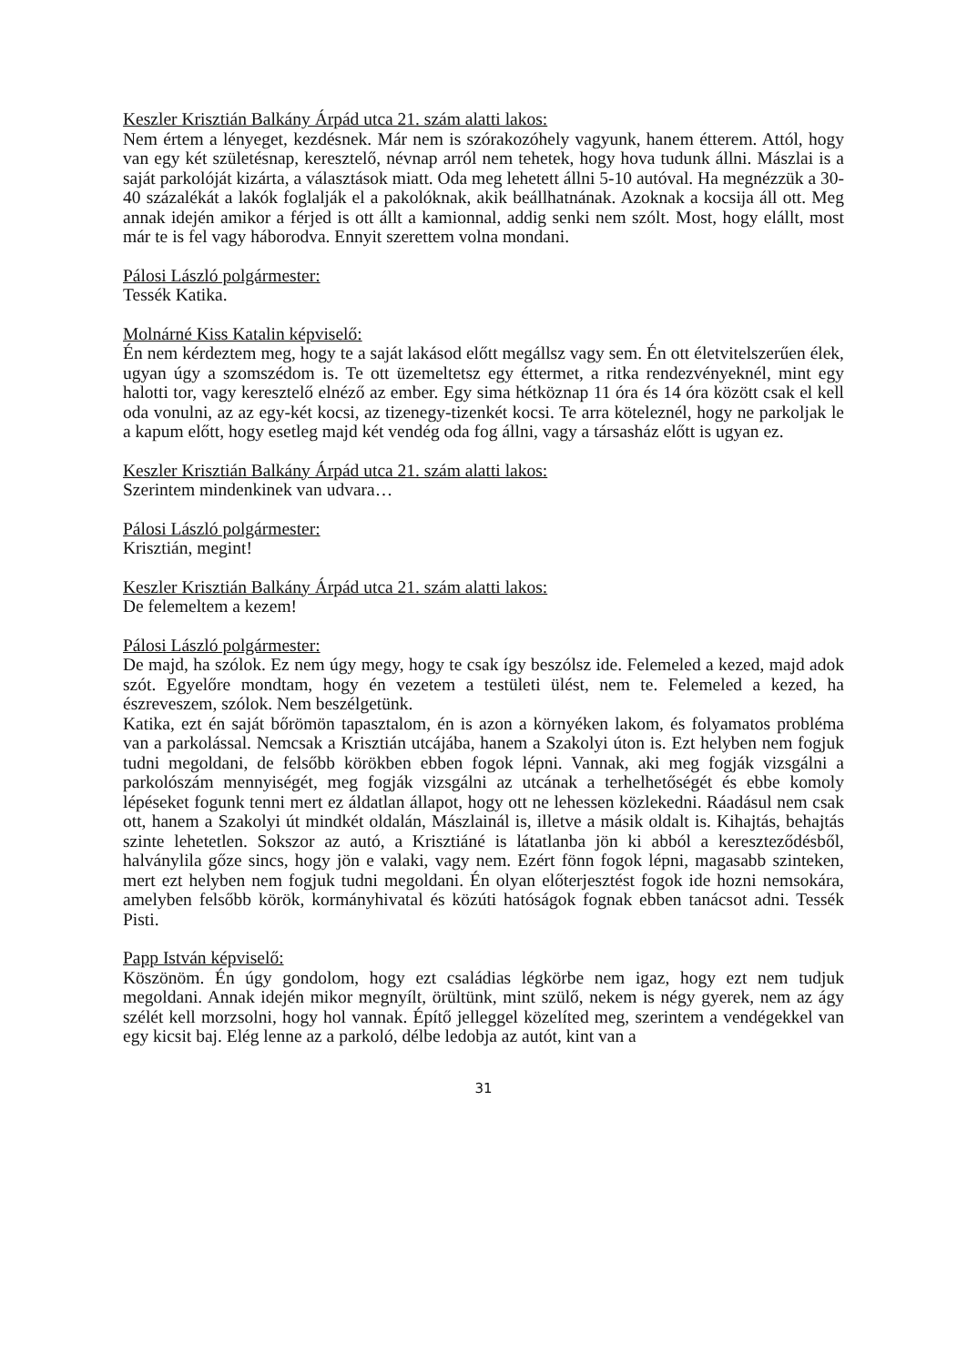Keszler Krisztián Balkány Árpád utca 21. szám alatti lakos:
Nem értem a lényeget, kezdésnek. Már nem is szórakozóhely vagyunk, hanem étterem. Attól, hogy van egy két születésnap, keresztelő, névnap arról nem tehetek, hogy hova tudunk állni. Mászlai is a saját parkolóját kizárta, a választások miatt. Oda meg lehetett állni 5-10 autóval. Ha megnézzük a 30-40 százalékát a lakók foglalják el a pakolóknak, akik beállhatnának. Azoknak a kocsija áll ott. Meg annak idején amikor a férjed is ott állt a kamionnal, addig senki nem szólt. Most, hogy elállt, most már te is fel vagy háborodva. Ennyit szerettem volna mondani.
Pálosi László polgármester:
Tessék Katika.
Molnárné Kiss Katalin képviselő:
Én nem kérdeztem meg, hogy te a saját lakásod előtt megállsz vagy sem. Én ott életvitelszerűen élek, ugyan úgy a szomszédom is. Te ott üzemeltetsz egy éttermet, a ritka rendezvényeknél, mint egy halotti tor, vagy keresztelő elnéző az ember. Egy sima hétköznap 11 óra és 14 óra között csak el kell oda vonulni, az az egy-két kocsi, az tizenegy-tizenkét kocsi. Te arra köteleznél, hogy ne parkoljak le a kapum előtt, hogy esetleg majd két vendég oda fog állni, vagy a társasház előtt is ugyan ez.
Keszler Krisztián Balkány Árpád utca 21. szám alatti lakos:
Szerintem mindenkinek van udvara…
Pálosi László polgármester:
Krisztián, megint!
Keszler Krisztián Balkány Árpád utca 21. szám alatti lakos:
De felemeltem a kezem!
Pálosi László polgármester:
De majd, ha szólok. Ez nem úgy megy, hogy te csak így beszólsz ide. Felemeled a kezed, majd adok szót. Egyelőre mondtam, hogy én vezetem a testületi ülést, nem te. Felemeled a kezed, ha észreveszem, szólok. Nem beszélgetünk.
Katika, ezt én saját bőrömön tapasztalom, én is azon a környéken lakom, és folyamatos probléma van a parkolással. Nemcsak a Krisztián utcájába, hanem a Szakolyi úton is. Ezt helyben nem fogjuk tudni megoldani, de felsőbb körökben ebben fogok lépni. Vannak, aki meg fogják vizsgálni a parkolószám mennyiségét, meg fogják vizsgálni az utcának a terhelhetőségét és ebbe komoly lépéseket fogunk tenni mert ez áldatlan állapot, hogy ott ne lehessen közlekedni. Ráadásul nem csak ott, hanem a Szakolyi út mindkét oldalán, Mászlainál is, illetve a másik oldalt is. Kihajtás, behajtás szinte lehetetlen. Sokszor az autó, a Krisztiáné is látatlanba jön ki abból a kereszteződésből, halványlila gőze sincs, hogy jön e valaki, vagy nem. Ezért fönn fogok lépni, magasabb szinteken, mert ezt helyben nem fogjuk tudni megoldani. Én olyan előterjesztést fogok ide hozni nemsokára, amelyben felsőbb körök, kormányhivatal és közúti hatóságok fognak ebben tanácsot adni. Tessék Pisti.
Papp István képviselő:
Köszönöm. Én úgy gondolom, hogy ezt családias légkörbe nem igaz, hogy ezt nem tudjuk megoldani. Annak idején mikor megnyílt, örültünk, mint szülő, nekem is négy gyerek, nem az ágy szélét kell morzsolni, hogy hol vannak. Építő jelleggel közelíted meg, szerintem a vendégekkel van egy kicsit baj. Elég lenne az a parkoló, délbe ledobja az autót, kint van a
31